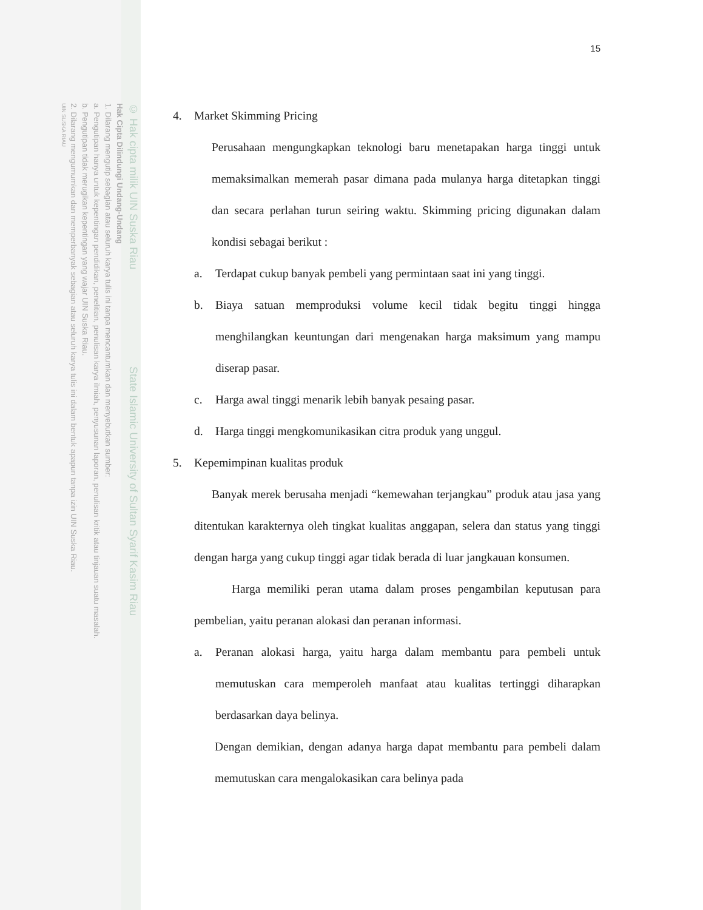© Hak cipta milik UIN Suska Riau State Islamic University of Sultan Syarif Kasim Riau
Hak Cipta Dilindungi Undang-Undang
1. Dilarang mengutip sebagian atau seluruh karya tulis ini tanpa mencantumkan dan menyebutkan sumber:
a. Pengutipan hanya untuk kepentingan pendidikan, penelitian, penulisan karya ilmiah, penyusunan laporan, penulisan kritik atau tinjauan suatu masalah.
b. Pengutipan tidak merugikan kepentingan yang wajar UIN Suska Riau.
2. Dilarang mengumumkan dan memperbanyak sebagian atau seluruh karya tulis ini dalam bentuk apapun tanpa izin UIN Suska Riau.
UIN SUSKA RIAU
15
4. Market Skimming Pricing
Perusahaan mengungkapkan teknologi baru menetapakan harga tinggi untuk memaksimalkan memerah pasar dimana pada mulanya harga ditetapkan tinggi dan secara perlahan turun seiring waktu. Skimming pricing digunakan dalam kondisi sebagai berikut :
a. Terdapat cukup banyak pembeli yang permintaan saat ini yang tinggi.
b. Biaya satuan memproduksi volume kecil tidak begitu tinggi hingga menghilangkan keuntungan dari mengenakan harga maksimum yang mampu diserap pasar.
c. Harga awal tinggi menarik lebih banyak pesaing pasar.
d. Harga tinggi mengkomunikasikan citra produk yang unggul.
5. Kepemimpinan kualitas produk
Banyak merek berusaha menjadi “kemewahan terjangkau” produk atau jasa yang ditentukan karakternya oleh tingkat kualitas anggapan, selera dan status yang tinggi dengan harga yang cukup tinggi agar tidak berada di luar jangkauan konsumen.
Harga memiliki peran utama dalam proses pengambilan keputusan para pembelian, yaitu peranan alokasi dan peranan informasi.
a. Peranan alokasi harga, yaitu harga dalam membantu para pembeli untuk memutuskan cara memperoleh manfaat atau kualitas tertinggi diharapkan berdasarkan daya belinya.
Dengan demikian, dengan adanya harga dapat membantu para pembeli dalam memutuskan cara mengalokasikan cara belinya pada